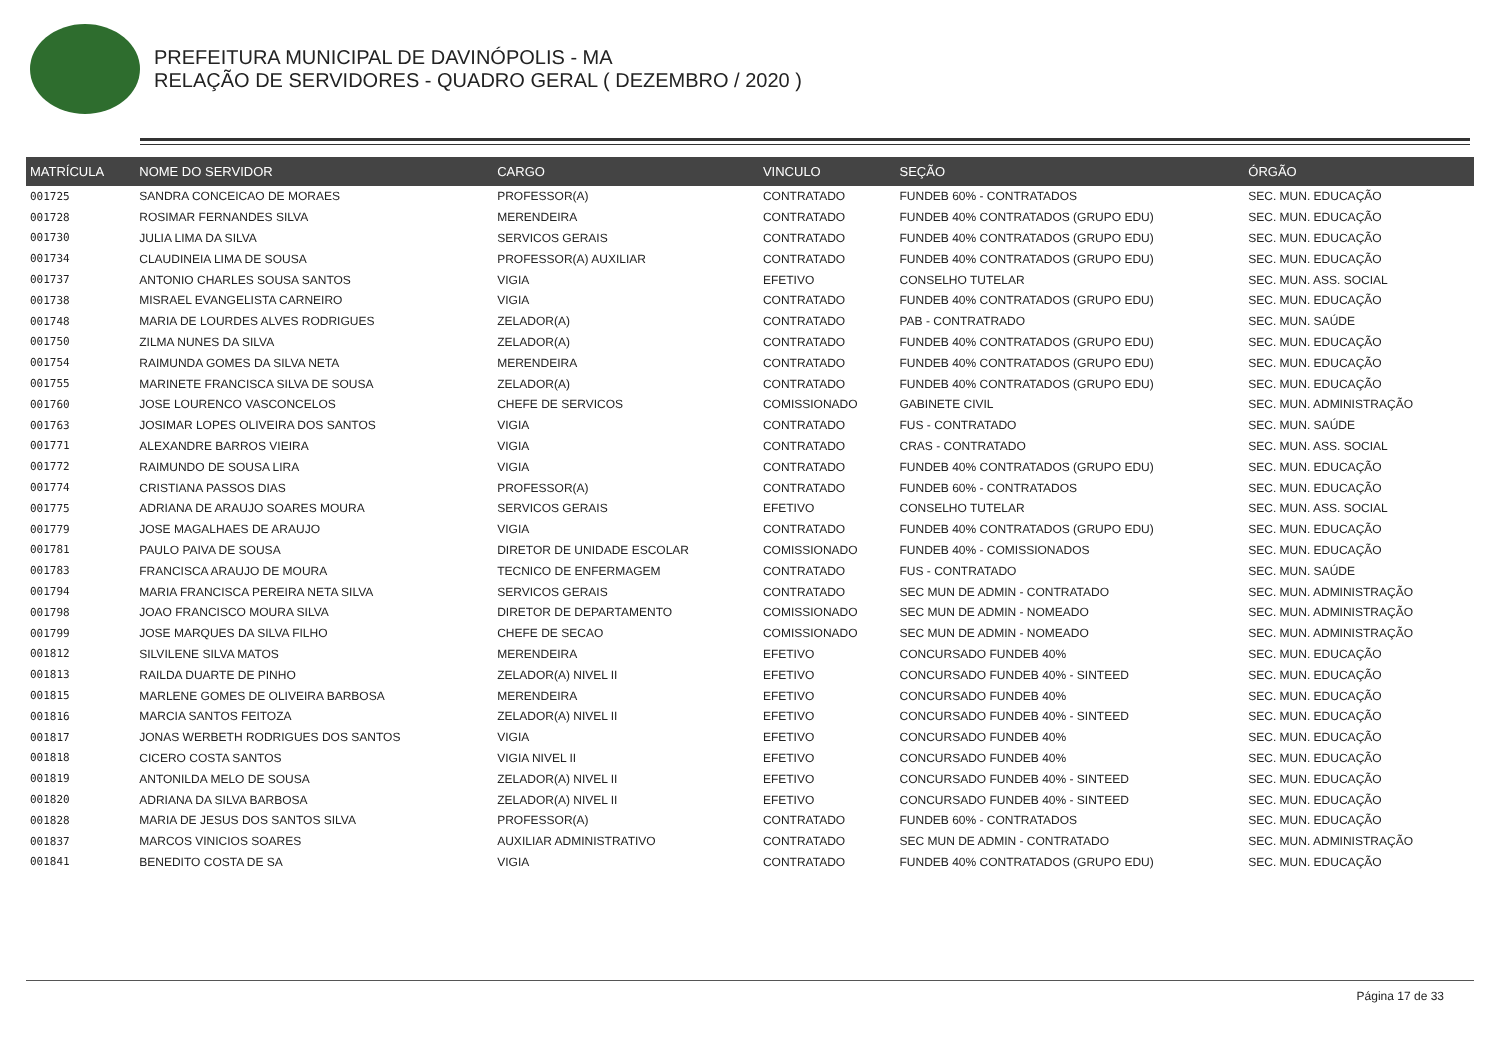PREFEITURA MUNICIPAL DE DAVINÓPOLIS - MA
RELAÇÃO DE SERVIDORES - QUADRO GERAL ( DEZEMBRO / 2020 )
| MATRÍCULA | NOME DO SERVIDOR | CARGO | VINCULO | SEÇÃO | ÓRGÃO |
| --- | --- | --- | --- | --- | --- |
| 001725 | SANDRA CONCEICAO DE MORAES | PROFESSOR(A) | CONTRATADO | FUNDEB 60% - CONTRATADOS | SEC. MUN. EDUCAÇÃO |
| 001728 | ROSIMAR FERNANDES SILVA | MERENDEIRA | CONTRATADO | FUNDEB 40% CONTRATADOS (GRUPO EDU) | SEC. MUN. EDUCAÇÃO |
| 001730 | JULIA LIMA DA SILVA | SERVICOS GERAIS | CONTRATADO | FUNDEB 40% CONTRATADOS (GRUPO EDU) | SEC. MUN. EDUCAÇÃO |
| 001734 | CLAUDINEIA LIMA DE SOUSA | PROFESSOR(A) AUXILIAR | CONTRATADO | FUNDEB 40% CONTRATADOS (GRUPO EDU) | SEC. MUN. EDUCAÇÃO |
| 001737 | ANTONIO CHARLES SOUSA SANTOS | VIGIA | EFETIVO | CONSELHO TUTELAR | SEC. MUN. ASS. SOCIAL |
| 001738 | MISRAEL EVANGELISTA CARNEIRO | VIGIA | CONTRATADO | FUNDEB 40% CONTRATADOS (GRUPO EDU) | SEC. MUN. EDUCAÇÃO |
| 001748 | MARIA DE LOURDES ALVES RODRIGUES | ZELADOR(A) | CONTRATADO | PAB - CONTRATRADO | SEC. MUN. SAÚDE |
| 001750 | ZILMA NUNES DA SILVA | ZELADOR(A) | CONTRATADO | FUNDEB 40% CONTRATADOS (GRUPO EDU) | SEC. MUN. EDUCAÇÃO |
| 001754 | RAIMUNDA GOMES DA SILVA NETA | MERENDEIRA | CONTRATADO | FUNDEB 40% CONTRATADOS (GRUPO EDU) | SEC. MUN. EDUCAÇÃO |
| 001755 | MARINETE FRANCISCA SILVA DE SOUSA | ZELADOR(A) | CONTRATADO | FUNDEB 40% CONTRATADOS (GRUPO EDU) | SEC. MUN. EDUCAÇÃO |
| 001760 | JOSE LOURENCO VASCONCELOS | CHEFE DE SERVICOS | COMISSIONADO | GABINETE CIVIL | SEC. MUN. ADMINISTRAÇÃO |
| 001763 | JOSIMAR LOPES OLIVEIRA DOS SANTOS | VIGIA | CONTRATADO | FUS - CONTRATADO | SEC. MUN. SAÚDE |
| 001771 | ALEXANDRE BARROS VIEIRA | VIGIA | CONTRATADO | CRAS - CONTRATADO | SEC. MUN. ASS. SOCIAL |
| 001772 | RAIMUNDO DE SOUSA LIRA | VIGIA | CONTRATADO | FUNDEB 40% CONTRATADOS (GRUPO EDU) | SEC. MUN. EDUCAÇÃO |
| 001774 | CRISTIANA PASSOS DIAS | PROFESSOR(A) | CONTRATADO | FUNDEB 60% - CONTRATADOS | SEC. MUN. EDUCAÇÃO |
| 001775 | ADRIANA DE ARAUJO SOARES MOURA | SERVICOS GERAIS | EFETIVO | CONSELHO TUTELAR | SEC. MUN. ASS. SOCIAL |
| 001779 | JOSE MAGALHAES DE ARAUJO | VIGIA | CONTRATADO | FUNDEB 40% CONTRATADOS (GRUPO EDU) | SEC. MUN. EDUCAÇÃO |
| 001781 | PAULO PAIVA DE SOUSA | DIRETOR DE UNIDADE ESCOLAR | COMISSIONADO | FUNDEB 40% - COMISSIONADOS | SEC. MUN. EDUCAÇÃO |
| 001783 | FRANCISCA ARAUJO DE MOURA | TECNICO DE ENFERMAGEM | CONTRATADO | FUS - CONTRATADO | SEC. MUN. SAÚDE |
| 001794 | MARIA FRANCISCA PEREIRA NETA SILVA | SERVICOS GERAIS | CONTRATADO | SEC MUN DE ADMIN - CONTRATADO | SEC. MUN. ADMINISTRAÇÃO |
| 001798 | JOAO FRANCISCO MOURA SILVA | DIRETOR DE DEPARTAMENTO | COMISSIONADO | SEC MUN DE ADMIN - NOMEADO | SEC. MUN. ADMINISTRAÇÃO |
| 001799 | JOSE MARQUES DA SILVA FILHO | CHEFE DE SECAO | COMISSIONADO | SEC MUN DE ADMIN - NOMEADO | SEC. MUN. ADMINISTRAÇÃO |
| 001812 | SILVILENE SILVA MATOS | MERENDEIRA | EFETIVO | CONCURSADO FUNDEB 40% | SEC. MUN. EDUCAÇÃO |
| 001813 | RAILDA DUARTE DE PINHO | ZELADOR(A) NIVEL II | EFETIVO | CONCURSADO FUNDEB 40% - SINTEED | SEC. MUN. EDUCAÇÃO |
| 001815 | MARLENE GOMES DE OLIVEIRA BARBOSA | MERENDEIRA | EFETIVO | CONCURSADO FUNDEB 40% | SEC. MUN. EDUCAÇÃO |
| 001816 | MARCIA SANTOS FEITOZA | ZELADOR(A) NIVEL II | EFETIVO | CONCURSADO FUNDEB 40% - SINTEED | SEC. MUN. EDUCAÇÃO |
| 001817 | JONAS WERBETH RODRIGUES DOS SANTOS | VIGIA | EFETIVO | CONCURSADO FUNDEB 40% | SEC. MUN. EDUCAÇÃO |
| 001818 | CICERO COSTA SANTOS | VIGIA NIVEL II | EFETIVO | CONCURSADO FUNDEB 40% | SEC. MUN. EDUCAÇÃO |
| 001819 | ANTONILDA MELO DE SOUSA | ZELADOR(A) NIVEL II | EFETIVO | CONCURSADO FUNDEB 40% - SINTEED | SEC. MUN. EDUCAÇÃO |
| 001820 | ADRIANA DA SILVA BARBOSA | ZELADOR(A) NIVEL II | EFETIVO | CONCURSADO FUNDEB 40% - SINTEED | SEC. MUN. EDUCAÇÃO |
| 001828 | MARIA DE JESUS DOS SANTOS SILVA | PROFESSOR(A) | CONTRATADO | FUNDEB 60% - CONTRATADOS | SEC. MUN. EDUCAÇÃO |
| 001837 | MARCOS VINICIOS SOARES | AUXILIAR ADMINISTRATIVO | CONTRATADO | SEC MUN DE ADMIN - CONTRATADO | SEC. MUN. ADMINISTRAÇÃO |
| 001841 | BENEDITO COSTA DE SA | VIGIA | CONTRATADO | FUNDEB 40% CONTRATADOS (GRUPO EDU) | SEC. MUN. EDUCAÇÃO |
Página 17 de 33